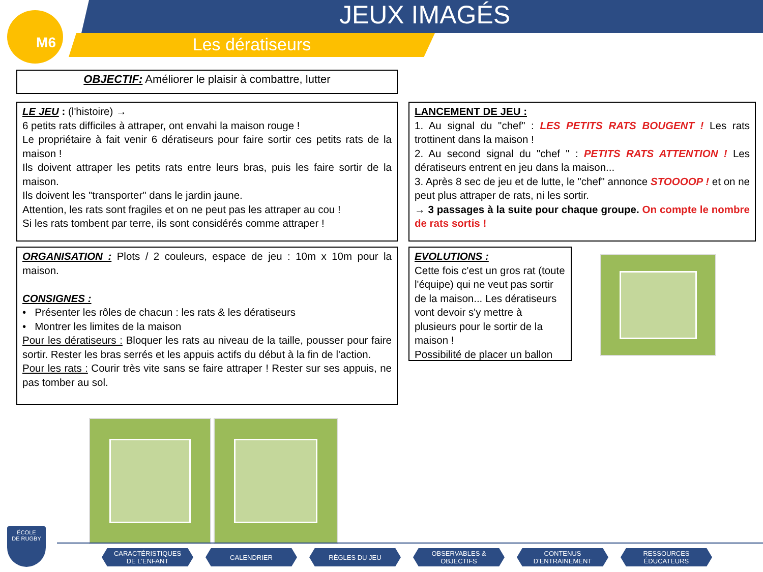M6 JEUX IMAGÉS
Les dératiseurs
OBJECTIF: Améliorer le plaisir à combattre, lutter
LE JEU : (l'histoire) →
6 petits rats difficiles à attraper, ont envahi la maison rouge !
Le propriétaire à fait venir 6 dératiseurs pour faire sortir ces petits rats de la maison !
Ils doivent attraper les petits rats entre leurs bras, puis les faire sortir de la maison.
Ils doivent les "transporter" dans le jardin jaune.
Attention, les rats sont fragiles et on ne peut pas les attraper au cou !
Si les rats tombent par terre, ils sont considérés comme attraper !
LANCEMENT DE JEU :
1. Au signal du "chef" : LES PETITS RATS BOUGENT ! Les rats trottinent dans la maison !
2. Au second signal du "chef " : PETITS RATS ATTENTION ! Les dératiseurs entrent en jeu dans la maison...
3. Après 8 sec de jeu et de lutte, le "chef" annonce STOOOOP ! et on ne peut plus attraper de rats, ni les sortir.
→ 3 passages à la suite pour chaque groupe. On compte le nombre de rats sortis !
ORGANISATION : Plots / 2 couleurs, espace de jeu : 10m x 10m pour la maison.
CONSIGNES :
• Présenter les rôles de chacun : les rats & les dératiseurs
• Montrer les limites de la maison
Pour les dératiseurs : Bloquer les rats au niveau de la taille, pousser pour faire sortir. Rester les bras serrés et les appuis actifs du début à la fin de l'action.
Pour les rats : Courir très vite sans se faire attraper ! Rester sur ses appuis, ne pas tomber au sol.
EVOLUTIONS :
Cette fois c'est un gros rat (toute l'équipe) qui ne veut pas sortir de la maison... Les dératiseurs vont devoir s'y mettre à plusieurs pour le sortir de la maison !
Possibilité de placer un ballon
ÉCOLE
DE RUGBY
CARACTÉRISTIQUES
DE L'ENFANT CALENDRIER RÈGLES DU JEU OBSERVABLES &
OBJECTIFS CONTENUS
D'ENTRAINEMENT RESSOURCES
ÉDUCATEURS